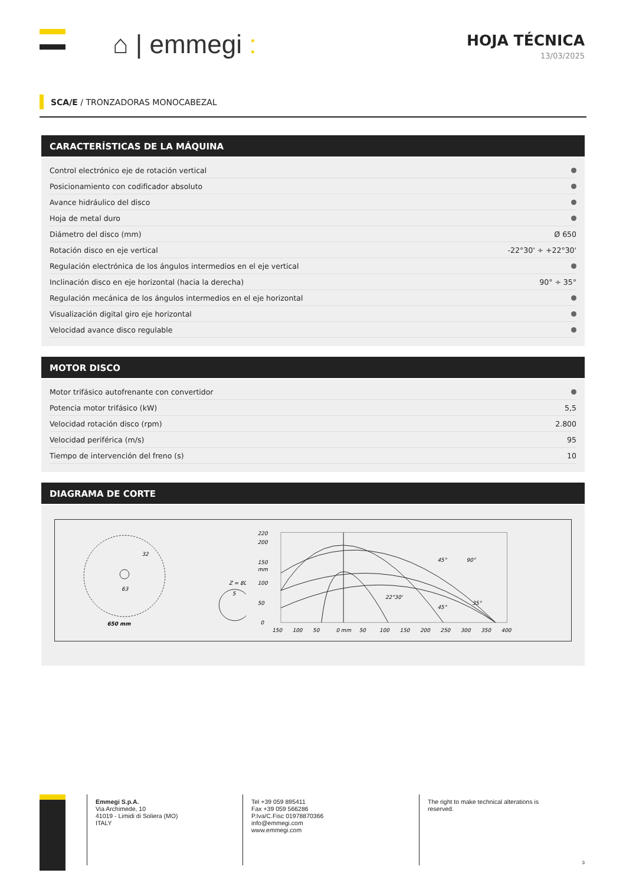⌂ | emmegi :
HOJA TÉCNICA
13/03/2025
SCA/E / TRONZADORAS MONOCABEZAL
CARACTERÍSTICAS DE LA MÁQUINA
| Control electrónico eje de rotación vertical | |
| Posicionamiento con codificador absoluto | |
| Avance hidráulico del disco | |
| Hoja de metal duro | |
| Diámetro del disco (mm) | Ø 650 |
| Rotación disco en eje vertical | -22°30' ÷ +22°30' |
| Regulación electrónica de los ángulos intermedios en el eje vertical | |
| Inclinación disco en eje horizontal (hacia la derecha) | 90° ÷ 35° |
| Regulación mecánica de los ángulos intermedios en el eje horizontal | |
| Visualización digital giro eje horizontal | |
| Velocidad avance disco regulable | |
MOTOR DISCO
| Motor trifásico autofrenante con convertidor | |
| Potencia motor trifásico (kW) | 5,5 |
| Velocidad rotación disco (rpm) | 2.800 |
| Velocidad periférica (m/s) | 95 |
| Tiempo de intervención del freno (s) | 10 |
DIAGRAMA DE CORTE
32
63
650 mm
Z = 80
5
220
200
150
mm
100
50
0
150
100
50
0 mm
50
100
150
200
250
300
350
400
90°
45°
22°30'
45°
35°
Emmegi S.p.A.
Via Archimede, 10
41019 - Limidi di Soliera (MO)
ITALY
Tel +39 059 895411
Fax +39 059 566286
P.Iva/C.Fisc 01978870366
info@emmegi.com
www.emmegi.com
The right to make technical alterations is
reserved.
3